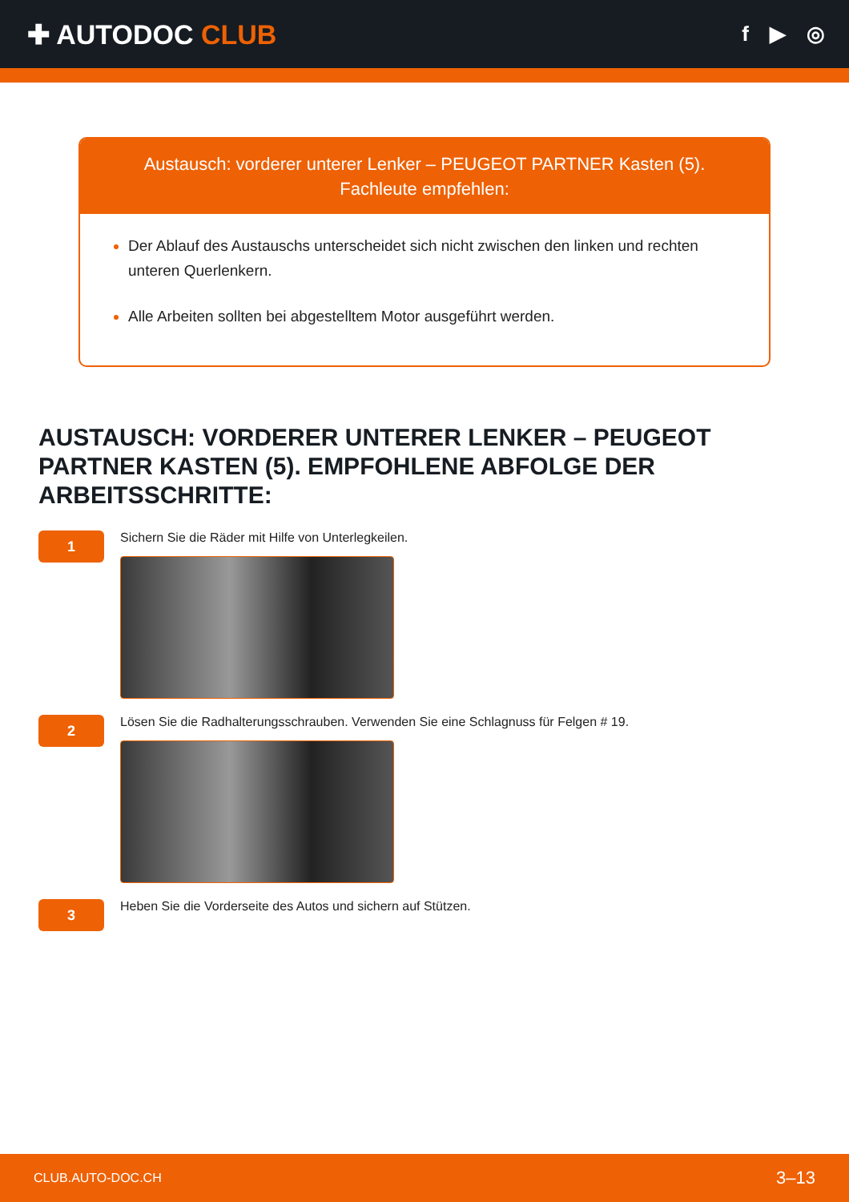✚ AUTODOC CLUB
f ▶ ◎
Austausch: vorderer unterer Lenker – PEUGEOT PARTNER Kasten (5).
Fachleute empfehlen:
Der Ablauf des Austauschs unterscheidet sich nicht zwischen den linken und rechten unteren Querlenkern.
Alle Arbeiten sollten bei abgestelltem Motor ausgeführt werden.
AUSTAUSCH: VORDERER UNTERER LENKER – PEUGEOT PARTNER KASTEN (5). EMPFOHLENE ABFOLGE DER ARBEITSSCHRITTE:
1
Sichern Sie die Räder mit Hilfe von Unterlegkeilen.
2
Lösen Sie die Radhalterungsschrauben. Verwenden Sie eine Schlagnuss für Felgen # 19.
3
Heben Sie die Vorderseite des Autos und sichern auf Stützen.
CLUB.AUTO-DOC.CH 3–13